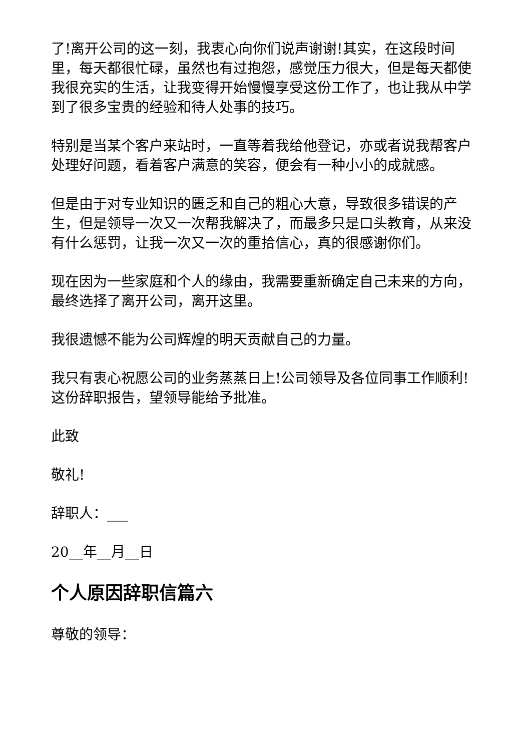了!离开公司的这一刻，我衷心向你们说声谢谢!其实，在这段时间里，每天都很忙碌，虽然也有过抱怨，感觉压力很大，但是每天都使我很充实的生活，让我变得开始慢慢享受这份工作了，也让我从中学到了很多宝贵的经验和待人处事的技巧。
特别是当某个客户来站时，一直等着我给他登记，亦或者说我帮客户处理好问题，看着客户满意的笑容，便会有一种小小的成就感。
但是由于对专业知识的匮乏和自己的粗心大意，导致很多错误的产生，但是领导一次又一次帮我解决了，而最多只是口头教育，从来没有什么惩罚，让我一次又一次的重拾信心，真的很感谢你们。
现在因为一些家庭和个人的缘由，我需要重新确定自己未来的方向，最终选择了离开公司，离开这里。
我很遗憾不能为公司辉煌的明天贡献自己的力量。
我只有衷心祝愿公司的业务蒸蒸日上!公司领导及各位同事工作顺利!这份辞职报告，望领导能给予批准。
此致
敬礼!
辞职人：___
20__年__月__日
个人原因辞职信篇六
尊敬的领导：